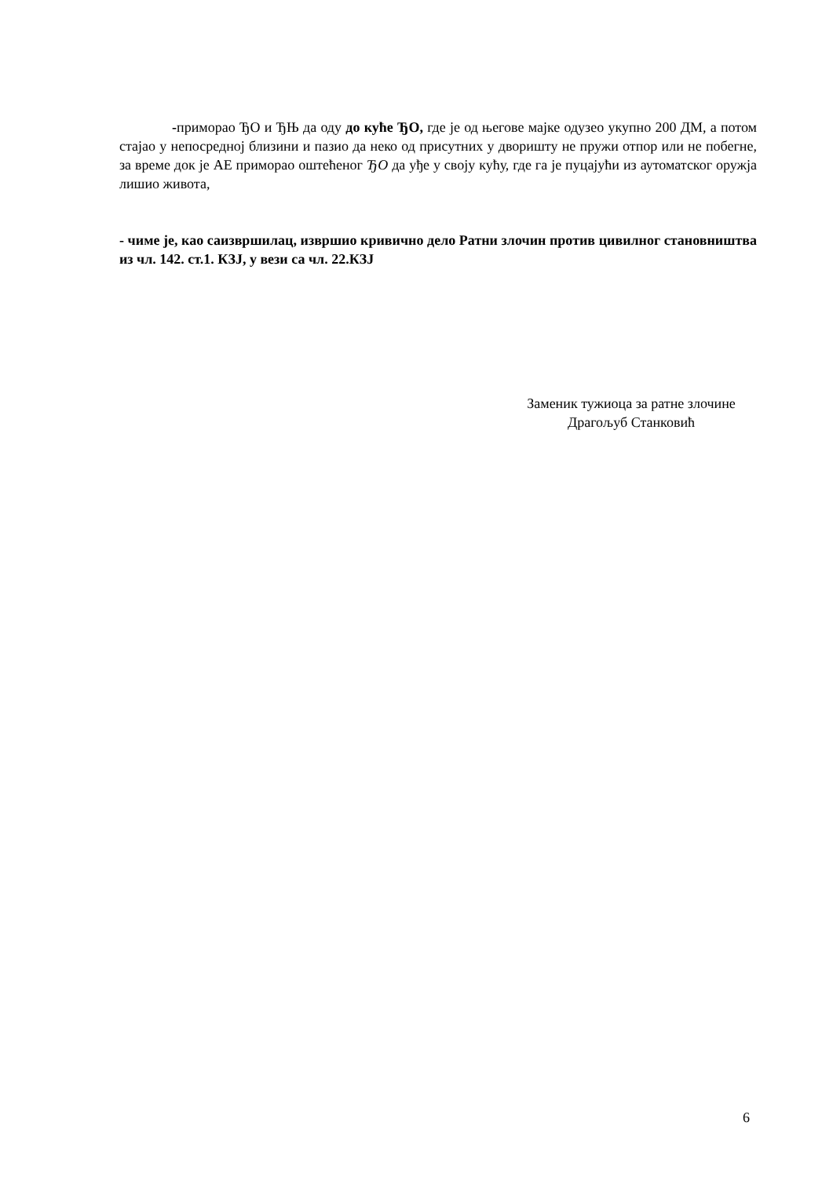-приморао ЂО и ЂЊ да оду до куће ЂО, где је од његове мајке одузео укупно 200 ДМ, а потом стајао у непосредној близини и пазио да неко од присутних у дворишту не пружи отпор или не побегне, за време док је АЕ приморао оштећеног ЂО да уђе у своју кућу, где га је пуцајући из аутоматског оружја лишио живота,
- чиме је, као саизвршилац, извршио кривично дело Ратни злочин против цивилног становништва из чл. 142. ст.1. КЗЈ, у вези са чл. 22.КЗЈ
Заменик тужиоца за ратне злочине
Драгољуб Станковић
6